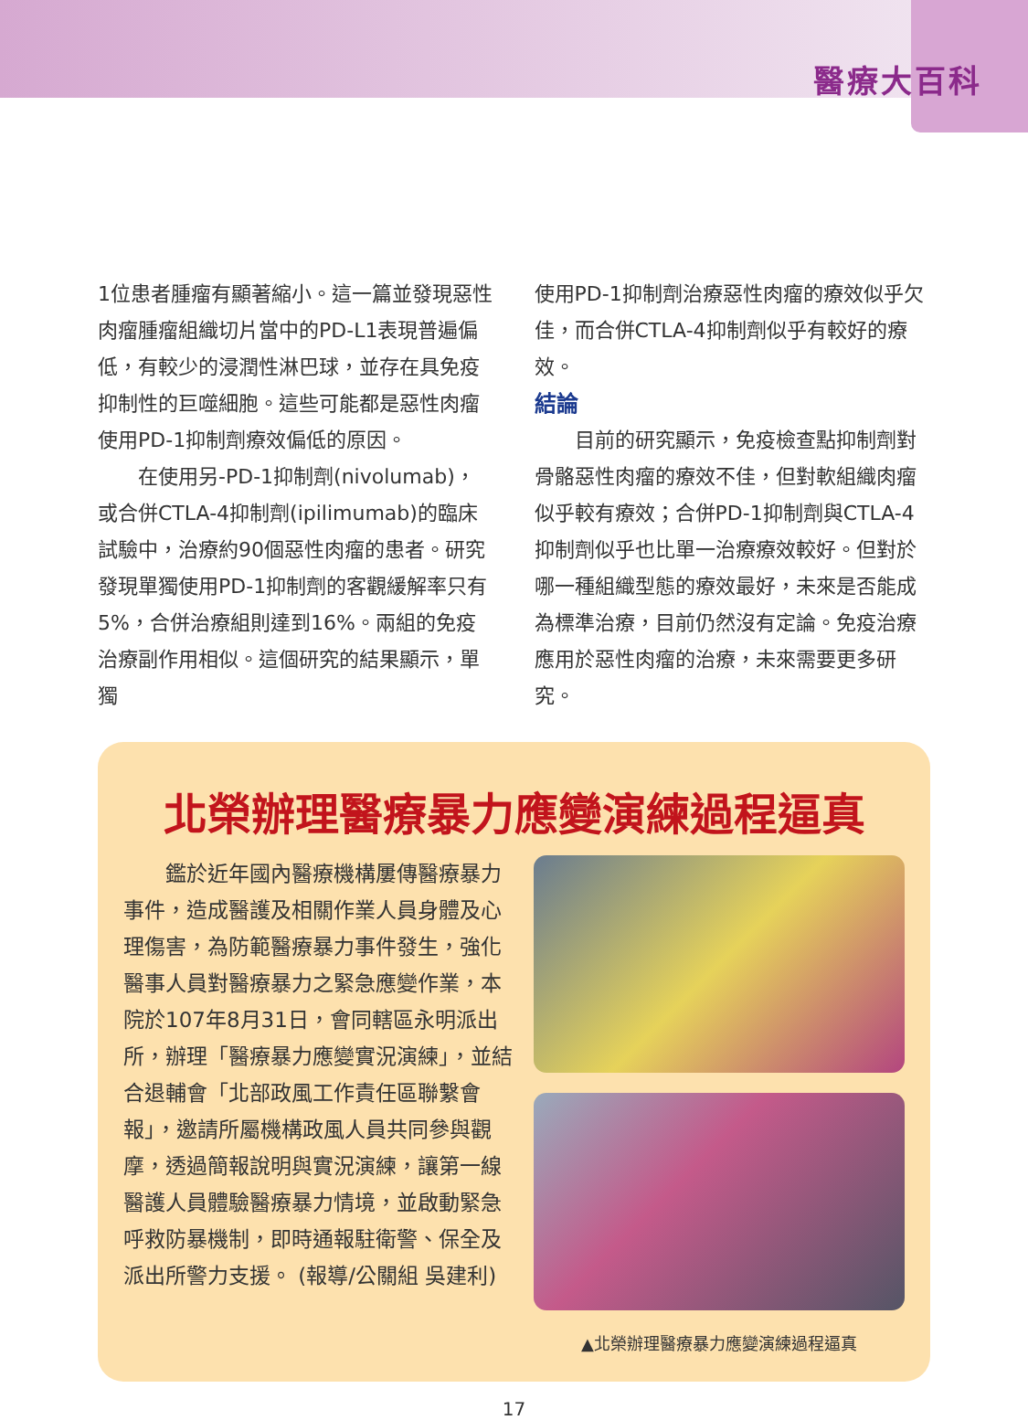醫療大百科
1位患者腫瘤有顯著縮小。這一篇並發現惡性肉瘤腫瘤組織切片當中的PD-L1表現普遍偏低，有較少的浸潤性淋巴球，並存在具免疫抑制性的巨噬細胞。這些可能都是惡性肉瘤使用PD-1抑制劑療效偏低的原因。
  在使用另-PD-1抑制劑(nivolumab)，或合併CTLA-4抑制劑(ipilimumab)的臨床試驗中，治療約90個惡性肉瘤的患者。研究發現單獨使用PD-1抑制劑的客觀緩解率只有5%，合併治療組則達到16%。兩組的免疫治療副作用相似。這個研究的結果顯示，單獨
使用PD-1抑制劑治療惡性肉瘤的療效似乎欠佳，而合併CTLA-4抑制劑似乎有較好的療效。
結論
  目前的研究顯示，免疫檢查點抑制劑對骨骼惡性肉瘤的療效不佳，但對軟組織肉瘤似乎較有療效；合併PD-1抑制劑與CTLA-4抑制劑似乎也比單一治療療效較好。但對於哪一種組織型態的療效最好，未來是否能成為標準治療，目前仍然沒有定論。免疫治療應用於惡性肉瘤的治療，未來需要更多研究。
北榮辦理醫療暴力應變演練過程逼真
  鑑於近年國內醫療機構屢傳醫療暴力事件，造成醫護及相關作業人員身體及心理傷害，為防範醫療暴力事件發生，強化醫事人員對醫療暴力之緊急應變作業，本院於107年8月31日，會同轄區永明派出所，辦理「醫療暴力應變實況演練」，並結合退輔會「北部政風工作責任區聯繫會報」，邀請所屬機構政風人員共同參與觀摩，透過簡報說明與實況演練，讓第一線醫護人員體驗醫療暴力情境，並啟動緊急呼救防暴機制，即時通報駐衛警、保全及派出所警力支援。 (報導/公關組 吳建利)
▲北榮辦理醫療暴力應變演練過程逼真
17